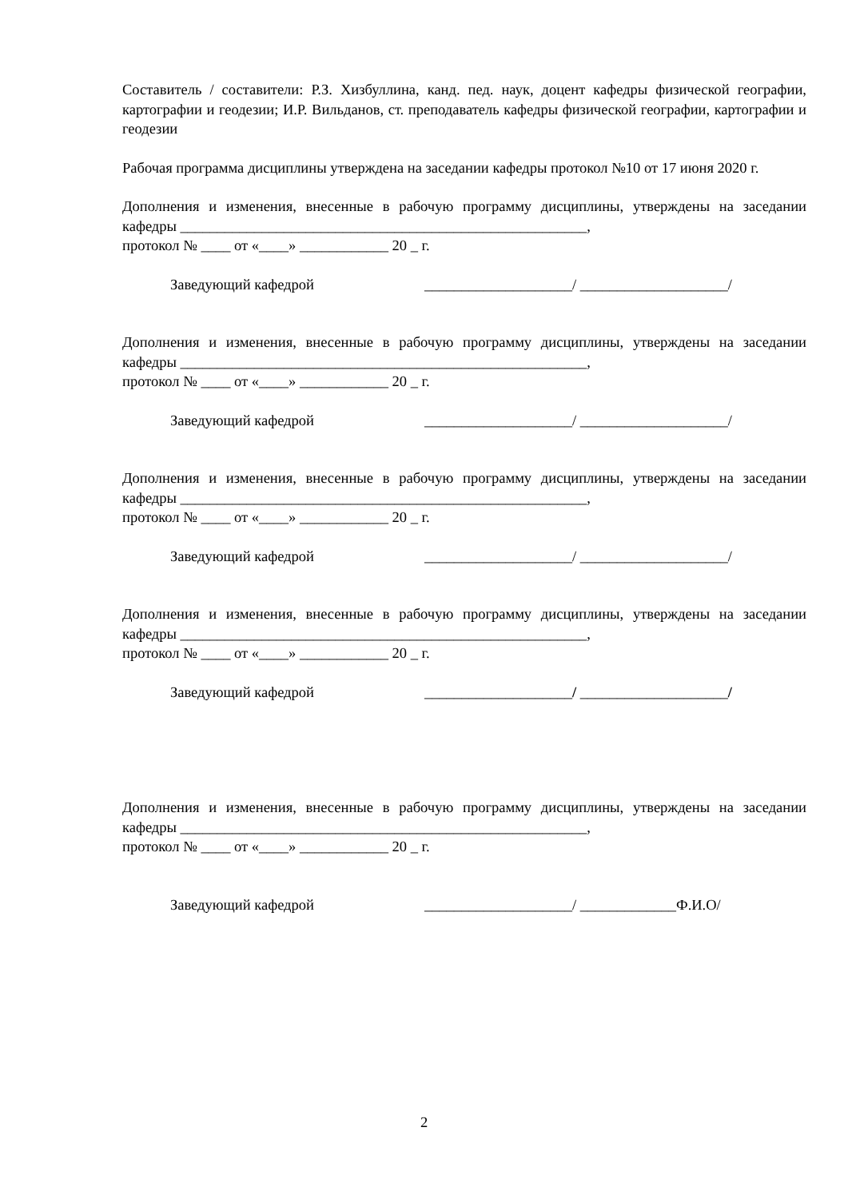Составитель / составители: Р.З. Хизбуллина, канд. пед. наук, доцент кафедры физической географии, картографии и геодезии; И.Р. Вильданов, ст. преподаватель кафедры физической географии, картографии и геодезии
Рабочая программа дисциплины утверждена на заседании кафедры протокол №10 от 17 июня 2020 г.
Дополнения и изменения, внесенные в рабочую программу дисциплины, утверждены на заседании кафедры _______________________________________________________,
протокол № ____ от «____» ____________ 20 _ г.
Заведующий кафедрой ____________________/ ____________________/
Дополнения и изменения, внесенные в рабочую программу дисциплины, утверждены на заседании кафедры _______________________________________________________,
протокол № ____ от «____» ____________ 20 _ г.
Заведующий кафедрой ____________________/ ____________________/
Дополнения и изменения, внесенные в рабочую программу дисциплины, утверждены на заседании кафедры _______________________________________________________,
протокол № ____ от «____» ____________ 20 _ г.
Заведующий кафедрой ____________________/ ____________________/
Дополнения и изменения, внесенные в рабочую программу дисциплины, утверждены на заседании кафедры _______________________________________________________,
протокол № ____ от «____» ____________ 20 _ г.
Заведующий кафедрой ____________________/ ____________________/
Дополнения и изменения, внесенные в рабочую программу дисциплины, утверждены на заседании кафедры _______________________________________________________,
протокол № ____ от «____» ____________ 20 _ г.
Заведующий кафедрой ____________________/ _____________Ф.И.О/
2